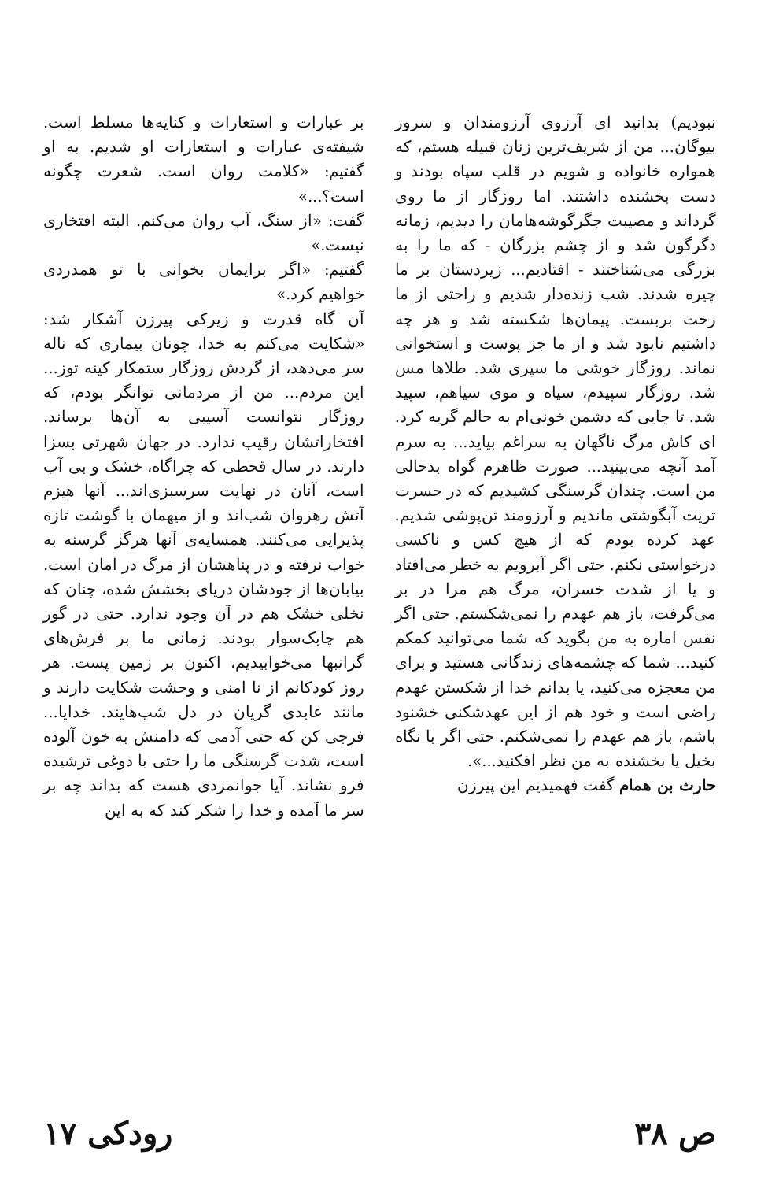نبودیم) بدانید ای آرزوی آرزومندان و سرور بیوگان... من از شریف‌ترین زنان قبیله هستم، که همواره خانواده و شویم در قلب سپاه بودند و دست بخشنده داشتند. اما روزگار از ما روی گرداند و مصیبت جگرگوشه‌هامان را دیدیم، زمانه دگرگون شد و از چشم بزرگان - که ما را به بزرگی می‌شناختند - افتادیم... زیردستان بر ما چیره شدند. شب زنده‌دار شدیم و راحتی از ما رخت بربست. پیمان‌ها شکسته شد و هر چه داشتیم نابود شد و از ما جز پوست و استخوانی نماند. روزگار خوشی ما سپری شد. طلاها مس شد. روزگار سپیدم، سیاه و موی سیاهم، سپید شد. تا جایی که دشمن خونی‌ام به حالم گریه کرد.
ای کاش مرگ ناگهان به سراغم بیاید... به سرم آمد آنچه می‌بینید... صورت ظاهرم گواه بدحالی من است. چندان گرسنگی کشیدیم که در حسرت تریت آبگوشتی ماندیم و آرزومند تن‌پوشی شدیم. عهد کرده بودم که از هیچ کس و ناکسی درخواستی نکنم. حتی اگر آبرویم به خطر می‌افتاد و یا از شدت خسران، مرگ هم مرا در بر می‌گرفت، باز هم عهدم را نمی‌شکستم. حتی اگر نفس اماره به من بگوید که شما می‌توانید کمکم کنید... شما که چشمه‌های زندگانی هستید و برای من معجزه می‌کنید، یا بدانم خدا از شکستن عهدم راضی است و خود هم از این عهدشکنی خشنود باشم، باز هم عهدم را نمی‌شکنم. حتی اگر با نگاه بخیل یا بخشنده به من نظر افکنید...».
حارث بن همام گفت فهمیدیم این پیرزن
بر عبارات و استعارات و کنایه‌ها مسلط است. شیفته‌ی عبارات و استعارات او شدیم. به او گفتیم: «کلامت روان است. شعرت چگونه است؟...»
گفت: «از سنگ، آب روان می‌کنم. البته افتخاری نیست.»
گفتیم: «اگر برایمان بخوانی با تو همدردی خواهیم کرد.»
آن گاه قدرت و زیرکی پیرزن آشکار شد: «شکایت می‌کنم به خدا، چونان بیماری که ناله سر می‌دهد، از گردش روزگار ستمکار کینه توز... این مردم... من از مردمانی توانگر بودم، که روزگار نتوانست آسیبی به آن‌ها برساند. افتخاراتشان رقیب ندارد. در جهان شهرتی بسزا دارند. در سال قحطی که چراگاه، خشک و بی آب است، آنان در نهایت سرسبزی‌اند... آنها هیزم آتش رهروان شب‌اند و از میهمان با گوشت تازه پذیرایی می‌کنند. همسایه‌ی آنها هرگز گرسنه به خواب نرفته و در پناهشان از مرگ در امان است. بیابان‌ها از جودشان دریای بخشش شده، چنان که نخلی خشک هم در آن وجود ندارد. حتی در گور هم چابک‌سوار بودند. زمانی ما بر فرش‌های گرانبها می‌خوابیدیم، اکنون بر زمین پست. هر روز کودکانم از نا امنی و وحشت شکایت دارند و مانند عابدی گریان در دل شب‌هایند. خدایا... فرجی کن که حتی آدمی که دامنش به خون آلوده است، شدت گرسنگی ما را حتی با دوغی ترشیده فرو نشاند. آیا جوانمردی هست که بداند چه بر سر ما آمده و خدا را شکر کند که به این
ص ۳۸ رودکی ۱۷